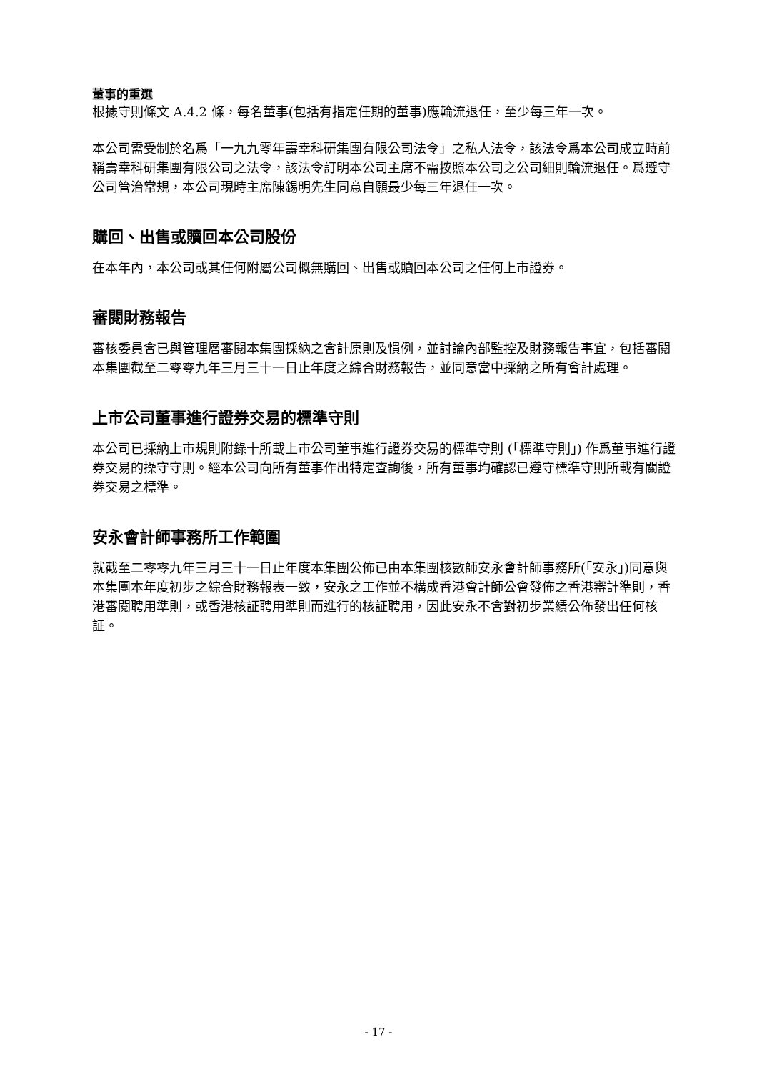董事的重選
根據守則條文 A.4.2 條，每名董事(包括有指定任期的董事)應輪流退任，至少每三年一次。
本公司需受制於名爲「一九九零年壽幸科研集團有限公司法令」之私人法令，該法令爲本公司成立時前稱壽幸科研集團有限公司之法令，該法令訂明本公司主席不需按照本公司之公司細則輪流退任。爲遵守公司管治常規，本公司現時主席陳錫明先生同意自願最少每三年退任一次。
購回、出售或贖回本公司股份
在本年內，本公司或其任何附屬公司概無購回、出售或贖回本公司之任何上市證券。
審閱財務報告
審核委員會已與管理層審閱本集團採納之會計原則及慣例，並討論內部監控及財務報告事宜，包括審閱本集團截至二零零九年三月三十一日止年度之綜合財務報告，並同意當中採納之所有會計處理。
上市公司董事進行證券交易的標準守則
本公司已採納上市規則附錄十所載上市公司董事進行證券交易的標準守則 (「標準守則」) 作爲董事進行證券交易的操守守則。經本公司向所有董事作出特定查詢後，所有董事均確認已遵守標準守則所載有關證券交易之標準。
安永會計師事務所工作範圍
就截至二零零九年三月三十一日止年度本集團公佈已由本集團核數師安永會計師事務所(「安永」)同意與本集團本年度初步之綜合財務報表一致，安永之工作並不構成香港會計師公會發佈之香港審計準則，香港審閱聘用準則，或香港核証聘用準則而進行的核証聘用，因此安永不會對初步業績公佈發出任何核証。
- 17 -